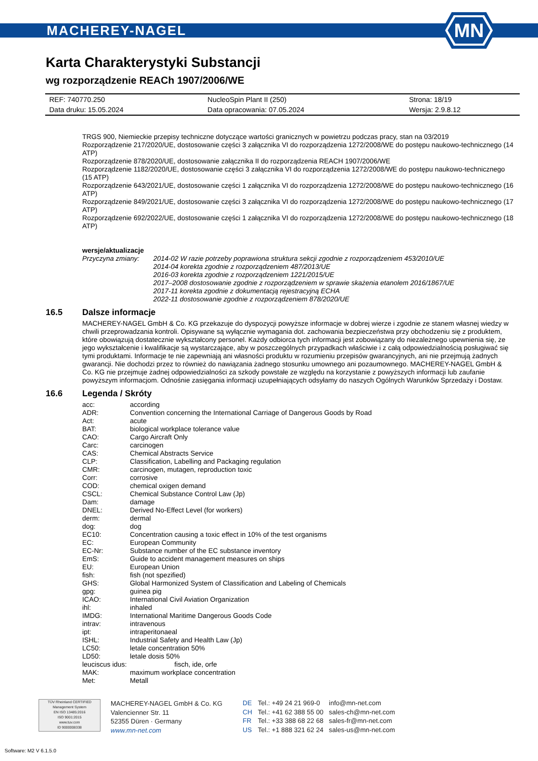MACHEREY-NAGEL
MN
Karta Charakterystyki Substancji
wg rozporządzenie REACh 1907/2006/WE
| REF: 740770.250 | NucleoSpin Plant II (250) | Strona: 18/19 |
| Data druku: 15.05.2024 | Data opracowania: 07.05.2024 | Wersja: 2.9.8.12 |
TRGS 900, Niemieckie przepisy techniczne dotyczące wartości granicznych w powietrzu podczas pracy, stan na 03/2019
Rozporządzenie 217/2020/UE, dostosowanie części 3 załącznika VI do rozporządzenia 1272/2008/WE do postępu naukowo-technicznego (14 ATP)
Rozporządzenie 878/2020/UE, dostosowanie załącznika II do rozporządzenia REACH 1907/2006/WE
Rozporządzenie 1182/2020/UE, dostosowanie części 3 załącznika VI do rozporządzenia 1272/2008/WE do postępu naukowo-technicznego (15 ATP)
Rozporządzenie 643/2021/UE, dostosowanie części 1 załącznika VI do rozporządzenia 1272/2008/WE do postępu naukowo-technicznego (16 ATP)
Rozporządzenie 849/2021/UE, dostosowanie części 3 załącznika VI do rozporządzenia 1272/2008/WE do postępu naukowo-technicznego (17 ATP)
Rozporządzenie 692/2022/UE, dostosowanie części 1 załącznika VI do rozporządzenia 1272/2008/WE do postępu naukowo-technicznego (18 ATP)
wersje/aktualizacje
| Przyczyna zmiany: | 2014-02 W razie potrzeby poprawiona struktura sekcji zgodnie z rozporządzeniem 453/2010/UE 2014-04 korekta zgodnie z rozporządzeniem 487/2013/UE 2016-03 korekta zgodnie z rozporządzeniem 1221/2015/UE 2017–2008 dostosowanie zgodnie z rozporządzeniem w sprawie skażenia etanolem 2016/1867/UE 2017-11 korekta zgodnie z dokumentacją rejestracyjną ECHA 2022-11 dostosowanie zgodnie z rozporządzeniem 878/2020/UE |
16.5 Dalsze informacje
MACHEREY-NAGEL GmbH & Co. KG przekazuje do dyspozycji powyższe informacje w dobrej wierze i zgodnie ze stanem własnej wiedzy w chwili przeprowadzania kontroli. Opisywane są wyłącznie wymagania dot. zachowania bezpieczeństwa przy obchodzeniu się z produktem, które obowiązują dostatecznie wykształcony personel. Każdy odbiorca tych informacji jest zobowiązany do niezależnego upewnienia się, że jego wykształcenie i kwalifikacje są wystarczające, aby w poszczególnych przypadkach właściwie i z całą odpowiedzialnością posługiwać się tymi produktami. Informacje te nie zapewniają ani własności produktu w rozumieniu przepisów gwarancyjnych, ani nie przejmują żadnych gwarancji. Nie dochodzi przez to również do nawiązania żadnego stosunku umownego ani pozaumownego. MACHEREY-NAGEL GmbH & Co. KG nie przejmuje żadnej odpowiedzialności za szkody powstałe ze względu na korzystanie z powyższych informacji lub zaufanie powyższym informacjom. Odnośnie zasięgania informacji uzupełniających odsyłamy do naszych Ogólnych Warunków Sprzedaży i Dostaw.
16.6 Legenda / Skróty
| acc: | according |
| ADR: | Convention concerning the International Carriage of Dangerous Goods by Road |
| Act: | acute |
| BAT: | biological workplace tolerance value |
| CAO: | Cargo Aircraft Only |
| Carc: | carcinogen |
| CAS: | Chemical Abstracts Service |
| CLP: | Classification, Labelling and Packaging regulation |
| CMR: | carcinogen, mutagen, reproduction toxic |
| Corr: | corrosive |
| COD: | chemical oxigen demand |
| CSCL: | Chemical Substance Control Law (Jp) |
| Dam: | damage |
| DNEL: | Derived No-Effect Level (for workers) |
| derm: | dermal |
| dog: | dog |
| EC10: | Concentration causing a toxic effect in 10% of the test organisms |
| EC: | European Community |
| EC-Nr: | Substance number of the EC substance inventory |
| EmS: | Guide to accident management measures on ships |
| EU: | European Union |
| fish: | fish (not spezified) |
| GHS: | Global Harmonized System of Classification and Labeling of Chemicals |
| gpg: | guinea pig |
| ICAO: | International Civil Aviation Organization |
| ihl: | inhaled |
| IMDG: | International Maritime Dangerous Goods Code |
| intrav: | intravenous |
| ipt: | intraperitonaeal |
| ISHL: | Industrial Safety and Health Law (Jp) |
| LC50: | letale concentration 50% |
| LD50: | letale dosis 50% |
| leuciscus idus: fisch, ide, orfe | |
| MAK: | maximum workplace concentration |
| Met: | Metall |
TÜV Rheinland CERTIFIED
Management System
EN ISO 13485:2016
ISO 9001:2015
www.tuv.com
ID 9000008338
MACHEREY-NAGEL GmbH & Co. KG
Valencienner Str. 11
52355 Düren · Germany
www.mn-net.com
| DE | Tel.: +49 24 21 969-0 | info@mn-net.com |
| CH | Tel.: +41 62 388 55 00 | sales-ch@mn-net.com |
| FR | Tel.: +33 388 68 22 68 | sales-fr@mn-net.com |
| US | Tel.: +1 888 321 62 24 | sales-us@mn-net.com |
Software: M2 V 6.1.5.0